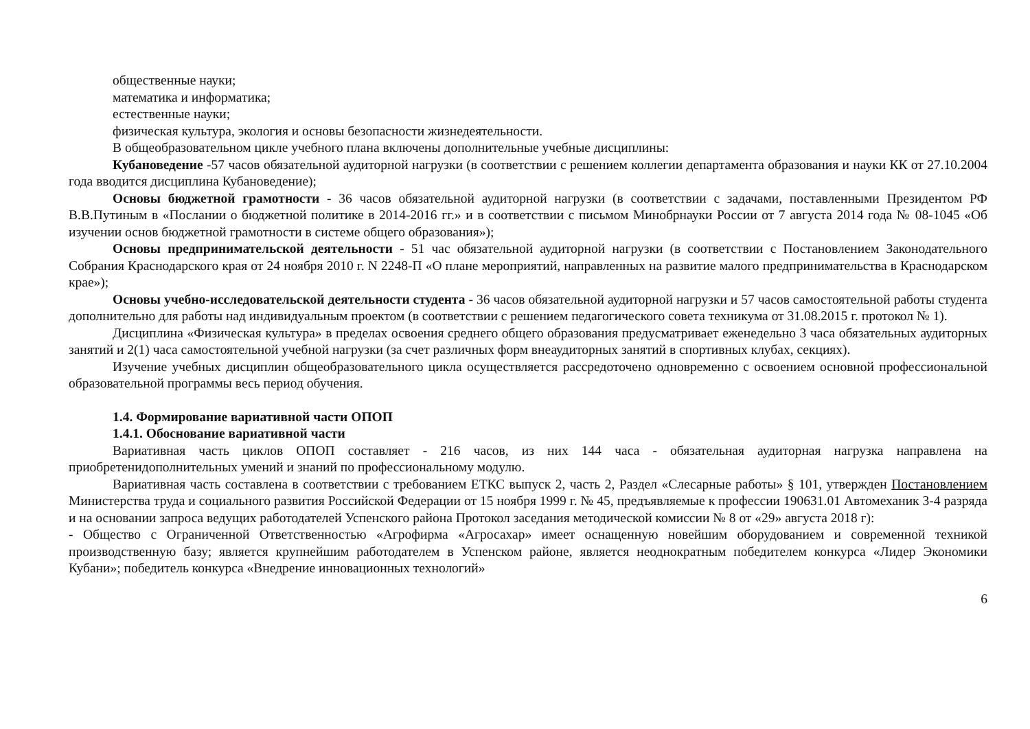общественные науки;
математика и информатика;
естественные науки;
физическая культура, экология и основы безопасности жизнедеятельности.
В общеобразовательном цикле учебного плана включены дополнительные учебные дисциплины:
Кубановедение -57 часов обязательной аудиторной нагрузки (в соответствии с решением коллегии департамента образования и науки КК от 27.10.2004 года вводится дисциплина Кубановедение);
Основы бюджетной грамотности - 36 часов обязательной аудиторной нагрузки (в соответствии с задачами, поставленными Президентом РФ В.В.Путиным в «Послании о бюджетной политике в 2014-2016 гг.» и в соответствии с письмом Минобрнауки России от 7 августа 2014 года № 08-1045 «Об изучении основ бюджетной грамотности в системе общего образования»);
Основы предпринимательской деятельности - 51 час обязательной аудиторной нагрузки (в соответствии с Постановлением Законодательного Собрания Краснодарского края от 24 ноября 2010 г. N 2248-П «О плане мероприятий, направленных на развитие малого предпринимательства в Краснодарском крае»);
Основы учебно-исследовательской деятельности студента - 36 часов обязательной аудиторной нагрузки и 57 часов самостоятельной работы студента дополнительно для работы над индивидуальным проектом (в соответствии с решением педагогического совета техникума от 31.08.2015 г. протокол № 1).
Дисциплина «Физическая культура» в пределах освоения среднего общего образования предусматривает еженедельно 3 часа обязательных аудиторных занятий и 2(1) часа самостоятельной учебной нагрузки (за счет различных форм внеаудиторных занятий в спортивных клубах, секциях).
Изучение учебных дисциплин общеобразовательного цикла осуществляется рассредоточено одновременно с освоением основной профессиональной образовательной программы весь период обучения.
1.4. Формирование вариативной части ОПОП
1.4.1. Обоснование вариативной части
Вариативная часть циклов ОПОП составляет - 216 часов, из них 144 часа - обязательная аудиторная нагрузка направлена на приобретенидополнительных умений и знаний по профессиональному модулю.
Вариативная часть составлена в соответствии с требованием ЕТКС выпуск 2, часть 2, Раздел «Слесарные работы» § 101, утвержден Постановлением Министерства труда и социального развития Российской Федерации от 15 ноября 1999 г. № 45, предъявляемые к профессии 190631.01 Автомеханик 3-4 разряда и на основании запроса ведущих работодателей Успенского района Протокол заседания методической комиссии № 8 от «29» августа 2018 г):
- Общество с Ограниченной Ответственностью «Агрофирма «Агросахар» имеет оснащенную новейшим оборудованием и современной техникой производственную базу; является крупнейшим работодателем в Успенском районе, является неоднократным победителем конкурса «Лидер Экономики Кубани»; победитель конкурса «Внедрение инновационных технологий»
6